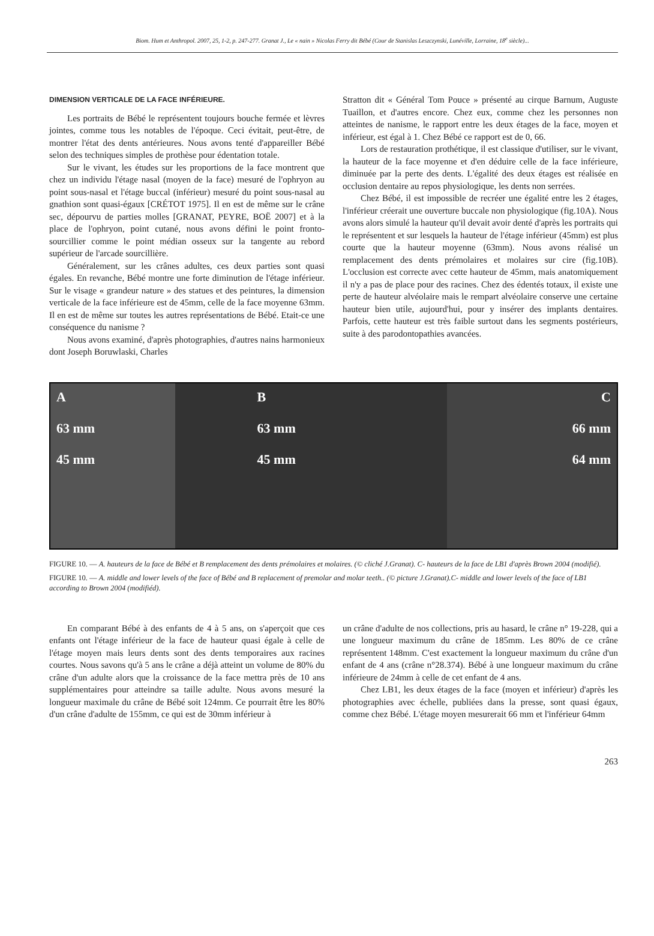Biom. Hum et Anthropol. 2007, 25, 1-2, p. 247-277. Granat J., Le « nain » Nicolas Ferry dit Bébé (Cour de Stanislas Leszczynski, Lunéville, Lorraine, 18<sup>e</sup> siècle)...
DIMENSION VERTICALE DE LA FACE INFÉRIEURE.
Les portraits de Bébé le représentent toujours bouche fermée et lèvres jointes, comme tous les notables de l'époque. Ceci évitait, peut-être, de montrer l'état des dents antérieures. Nous avons tenté d'appareiller Bébé selon des techniques simples de prothèse pour édentation totale.
Sur le vivant, les études sur les proportions de la face montrent que chez un individu l'étage nasal (moyen de la face) mesuré de l'ophryon au point sous-nasal et l'étage buccal (inférieur) mesuré du point sous-nasal au gnathion sont quasi-égaux [CRÉTOT 1975]. Il en est de même sur le crâne sec, dépourvu de parties molles [GRANAT, PEYRE, BOË 2007] et à la place de l'ophryon, point cutané, nous avons défini le point fronto-sourcillier comme le point médian osseux sur la tangente au rebord supérieur de l'arcade sourcillière.
Généralement, sur les crânes adultes, ces deux parties sont quasi égales. En revanche, Bébé montre une forte diminution de l'étage inférieur. Sur le visage « grandeur nature » des statues et des peintures, la dimension verticale de la face inférieure est de 45mm, celle de la face moyenne 63mm. Il en est de même sur toutes les autres représentations de Bébé. Etait-ce une conséquence du nanisme ?
Nous avons examiné, d'après photographies, d'autres nains harmonieux dont Joseph Boruwlaski, Charles
Stratton dit « Général Tom Pouce » présenté au cirque Barnum, Auguste Tuaillon, et d'autres encore. Chez eux, comme chez les personnes non atteintes de nanisme, le rapport entre les deux étages de la face, moyen et inférieur, est égal à 1. Chez Bébé ce rapport est de 0, 66.
Lors de restauration prothétique, il est classique d'utiliser, sur le vivant, la hauteur de la face moyenne et d'en déduire celle de la face inférieure, diminuée par la perte des dents. L'égalité des deux étages est réalisée en occlusion dentaire au repos physiologique, les dents non serrées.
Chez Bébé, il est impossible de recréer une égalité entre les 2 étages, l'inférieur créerait une ouverture buccale non physiologique (fig.10A). Nous avons alors simulé la hauteur qu'il devait avoir denté d'après les portraits qui le représentent et sur lesquels la hauteur de l'étage inférieur (45mm) est plus courte que la hauteur moyenne (63mm). Nous avons réalisé un remplacement des dents prémolaires et molaires sur cire (fig.10B). L'occlusion est correcte avec cette hauteur de 45mm, mais anatomiquement il n'y a pas de place pour des racines. Chez des édentés totaux, il existe une perte de hauteur alvéolaire mais le rempart alvéolaire conserve une certaine hauteur bien utile, aujourd'hui, pour y insérer des implants dentaires. Parfois, cette hauteur est très faible surtout dans les segments postérieurs, suite à des parodontopathies avancées.
A
63 mm
45 mm
B
63 mm
45 mm
C
66 mm
64 mm
FIGURE 10. — A. hauteurs de la face de Bébé et B remplacement des dents prémolaires et molaires. (© cliché J.Granat). C- hauteurs de la face de LB1 d'après Brown 2004 (modifié).
FIGURE 10. — A. middle and lower levels of the face of Bébé and B replacement of premolar and molar teeth.. (© picture J.Granat).C- middle and lower levels of the face of LB1 according to Brown 2004 (modifiéd).
En comparant Bébé à des enfants de 4 à 5 ans, on s'aperçoit que ces enfants ont l'étage inférieur de la face de hauteur quasi égale à celle de l'étage moyen mais leurs dents sont des dents temporaires aux racines courtes. Nous savons qu'à 5 ans le crâne a déjà atteint un volume de 80% du crâne d'un adulte alors que la croissance de la face mettra près de 10 ans supplémentaires pour atteindre sa taille adulte. Nous avons mesuré la longueur maximale du crâne de Bébé soit 124mm. Ce pourrait être les 80% d'un crâne d'adulte de 155mm, ce qui est de 30mm inférieur à
un crâne d'adulte de nos collections, pris au hasard, le crâne n° 19-228, qui a une longueur maximum du crâne de 185mm. Les 80% de ce crâne représentent 148mm. C'est exactement la longueur maximum du crâne d'un enfant de 4 ans (crâne n°28.374). Bébé à une longueur maximum du crâne inférieure de 24mm à celle de cet enfant de 4 ans.
Chez LB1, les deux étages de la face (moyen et inférieur) d'après les photographies avec échelle, publiées dans la presse, sont quasi égaux, comme chez Bébé. L'étage moyen mesurerait 66 mm et l'inférieur 64mm
263